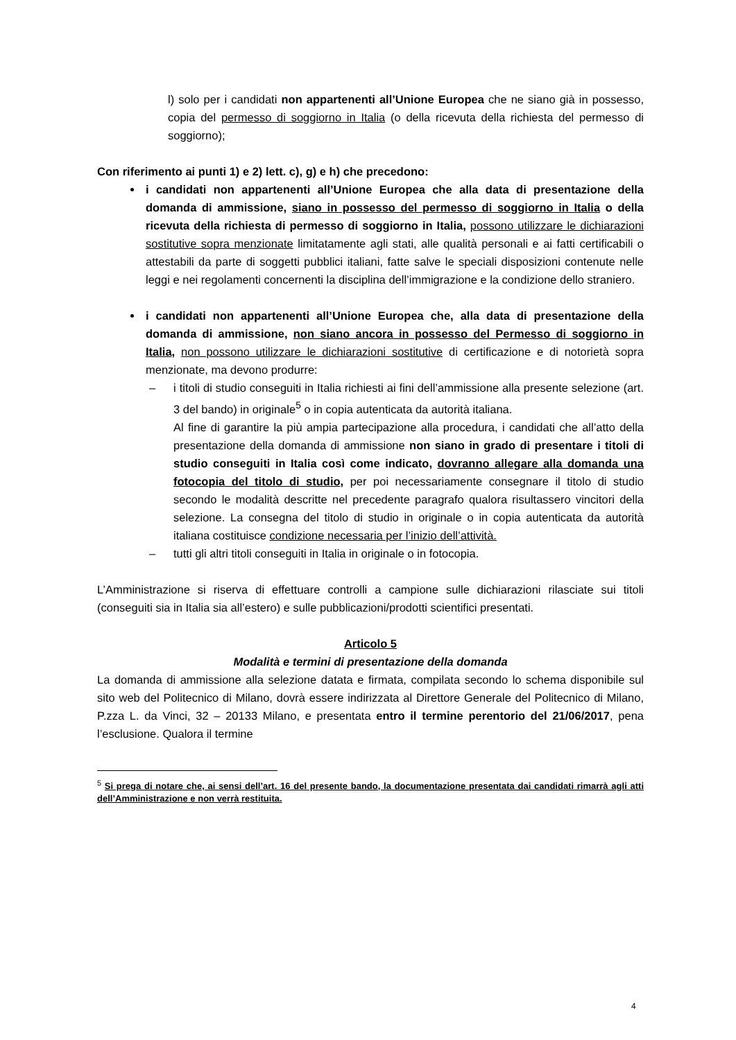l) solo per i candidati non appartenenti all’Unione Europea che ne siano già in possesso, copia del permesso di soggiorno in Italia (o della ricevuta della richiesta del permesso di soggiorno);
Con riferimento ai punti 1) e 2) lett. c), g) e h) che precedono:
i candidati non appartenenti all’Unione Europea che alla data di presentazione della domanda di ammissione, siano in possesso del permesso di soggiorno in Italia o della ricevuta della richiesta di permesso di soggiorno in Italia, possono utilizzare le dichiarazioni sostitutive sopra menzionate limitatamente agli stati, alle qualità personali e ai fatti certificabili o attestabili da parte di soggetti pubblici italiani, fatte salve le speciali disposizioni contenute nelle leggi e nei regolamenti concernenti la disciplina dell’immigrazione e la condizione dello straniero.
i candidati non appartenenti all’Unione Europea che, alla data di presentazione della domanda di ammissione, non siano ancora in possesso del Permesso di soggiorno in Italia, non possono utilizzare le dichiarazioni sostitutive di certificazione e di notorietà sopra menzionate, ma devono produrre:
– i titoli di studio conseguiti in Italia richiesti ai fini dell’ammissione alla presente selezione (art. 3 del bando) in originale<sup>5</sup> o in copia autenticata da autorità italiana.
Al fine di garantire la più ampia partecipazione alla procedura, i candidati che all’atto della presentazione della domanda di ammissione non siano in grado di presentare i titoli di studio conseguiti in Italia così come indicato, dovranno allegare alla domanda una fotocopia del titolo di studio, per poi necessariamente consegnare il titolo di studio secondo le modalità descritte nel precedente paragrafo qualora risultassero vincitori della selezione. La consegna del titolo di studio in originale o in copia autenticata da autorità italiana costituisce condizione necessaria per l’inizio dell’attività.
– tutti gli altri titoli conseguiti in Italia in originale o in fotocopia.
L’Amministrazione si riserva di effettuare controlli a campione sulle dichiarazioni rilasciate sui titoli (conseguiti sia in Italia sia all’estero) e sulle pubblicazioni/prodotti scientifici presentati.
Articolo 5
Modalità e termini di presentazione della domanda
La domanda di ammissione alla selezione datata e firmata, compilata secondo lo schema disponibile sul sito web del Politecnico di Milano, dovrà essere indirizzata al Direttore Generale del Politecnico di Milano, P.zza L. da Vinci, 32 – 20133 Milano, e presentata entro il termine perentorio del 21/06/2017, pena l’esclusione. Qualora il termine
<sup>5</sup> Si prega di notare che, ai sensi dell’art. 16 del presente bando, la documentazione presentata dai candidati rimarrà agli atti dell’Amministrazione e non verrà restituita.
4